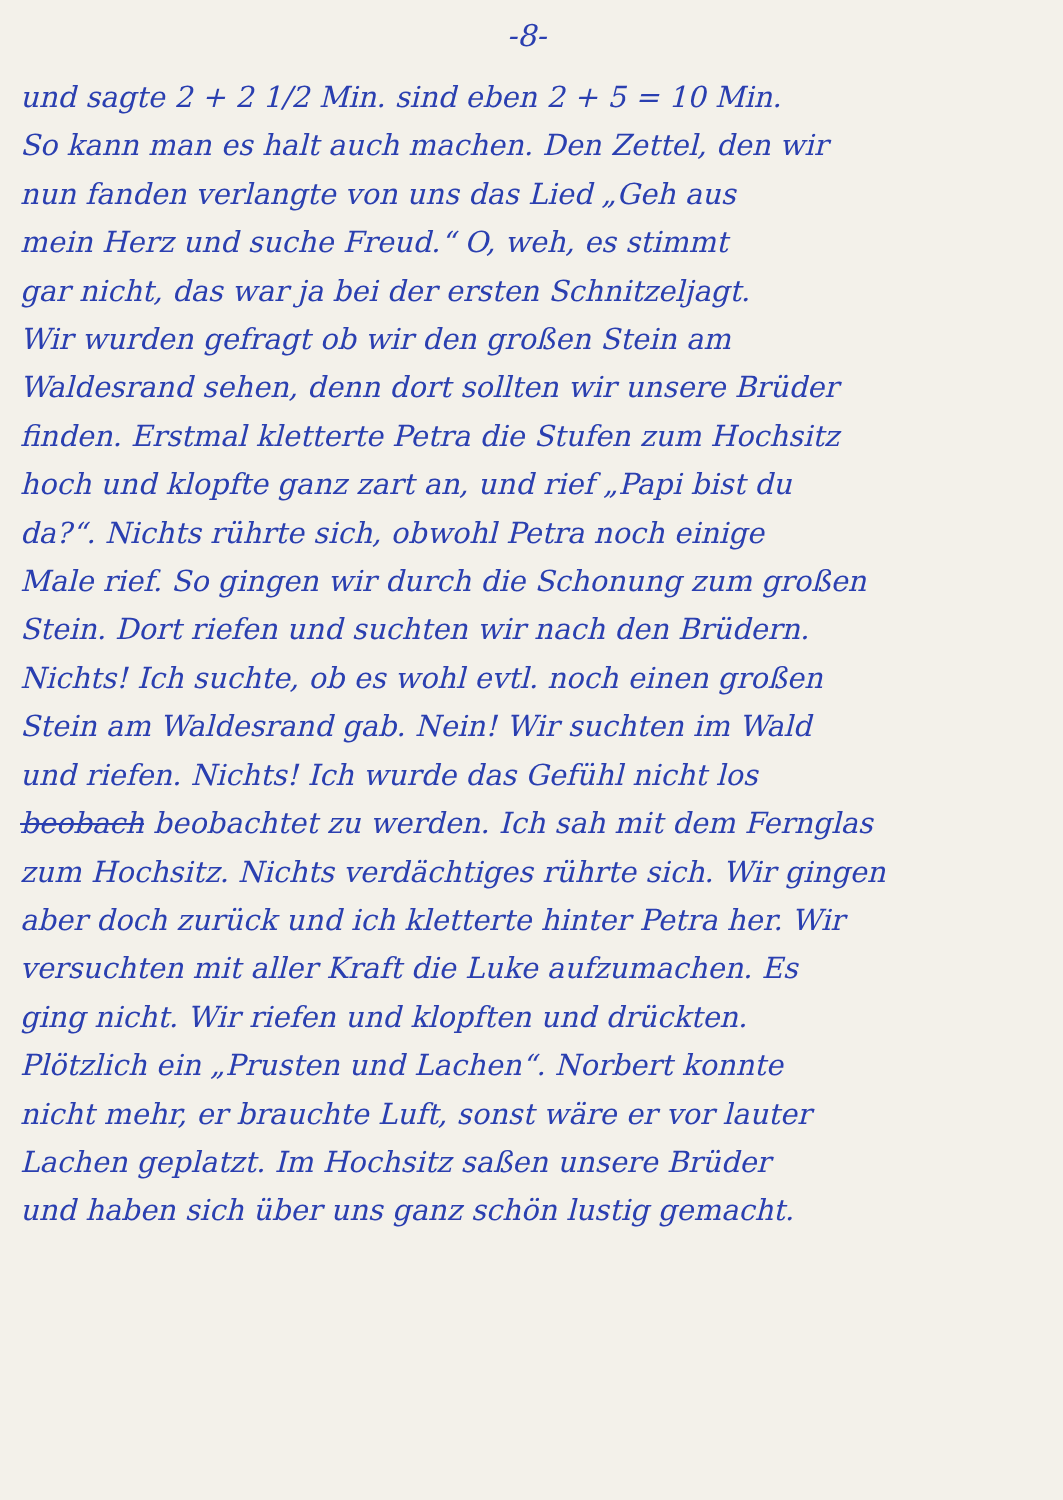-8-
und sagte 2 + 2 1/2 Min. sind eben 2 + 5 = 10 Min.
So kann man es halt auch machen. Den Zettel, den wir
nun fanden verlangte von uns das Lied „Geh aus
mein Herz und suche Freud.“ O, weh, es stimmt
gar nicht, das war ja bei der ersten Schnitzeljagt.
Wir wurden gefragt ob wir den großen Stein am
Waldesrand sehen, denn dort sollten wir unsere Brüder
finden. Erstmal kletterte Petra die Stufen zum Hochsitz
hoch und klopfte ganz zart an, und rief „Papi bist du
da?“. Nichts rührte sich, obwohl Petra noch einige
Male rief. So gingen wir durch die Schonung zum großen
Stein. Dort riefen und suchten wir nach den Brüdern.
Nichts! Ich suchte, ob es wohl evtl. noch einen großen
Stein am Waldesrand gab. Nein! Wir suchten im Wald
und riefen. Nichts! Ich wurde das Gefühl nicht los
beobach beobachtet zu werden. Ich sah mit dem Fernglas
zum Hochsitz. Nichts verdächtiges rührte sich. Wir gingen
aber doch zurück und ich kletterte hinter Petra her. Wir
versuchten mit aller Kraft die Luke aufzumachen. Es
ging nicht. Wir riefen und klopften und drückten.
Plötzlich ein „Prusten und Lachen“. Norbert konnte
nicht mehr, er brauchte Luft, sonst wäre er vor lauter
Lachen geplatzt. Im Hochsitz saßen unsere Brüder
und haben sich über uns ganz schön lustig gemacht.